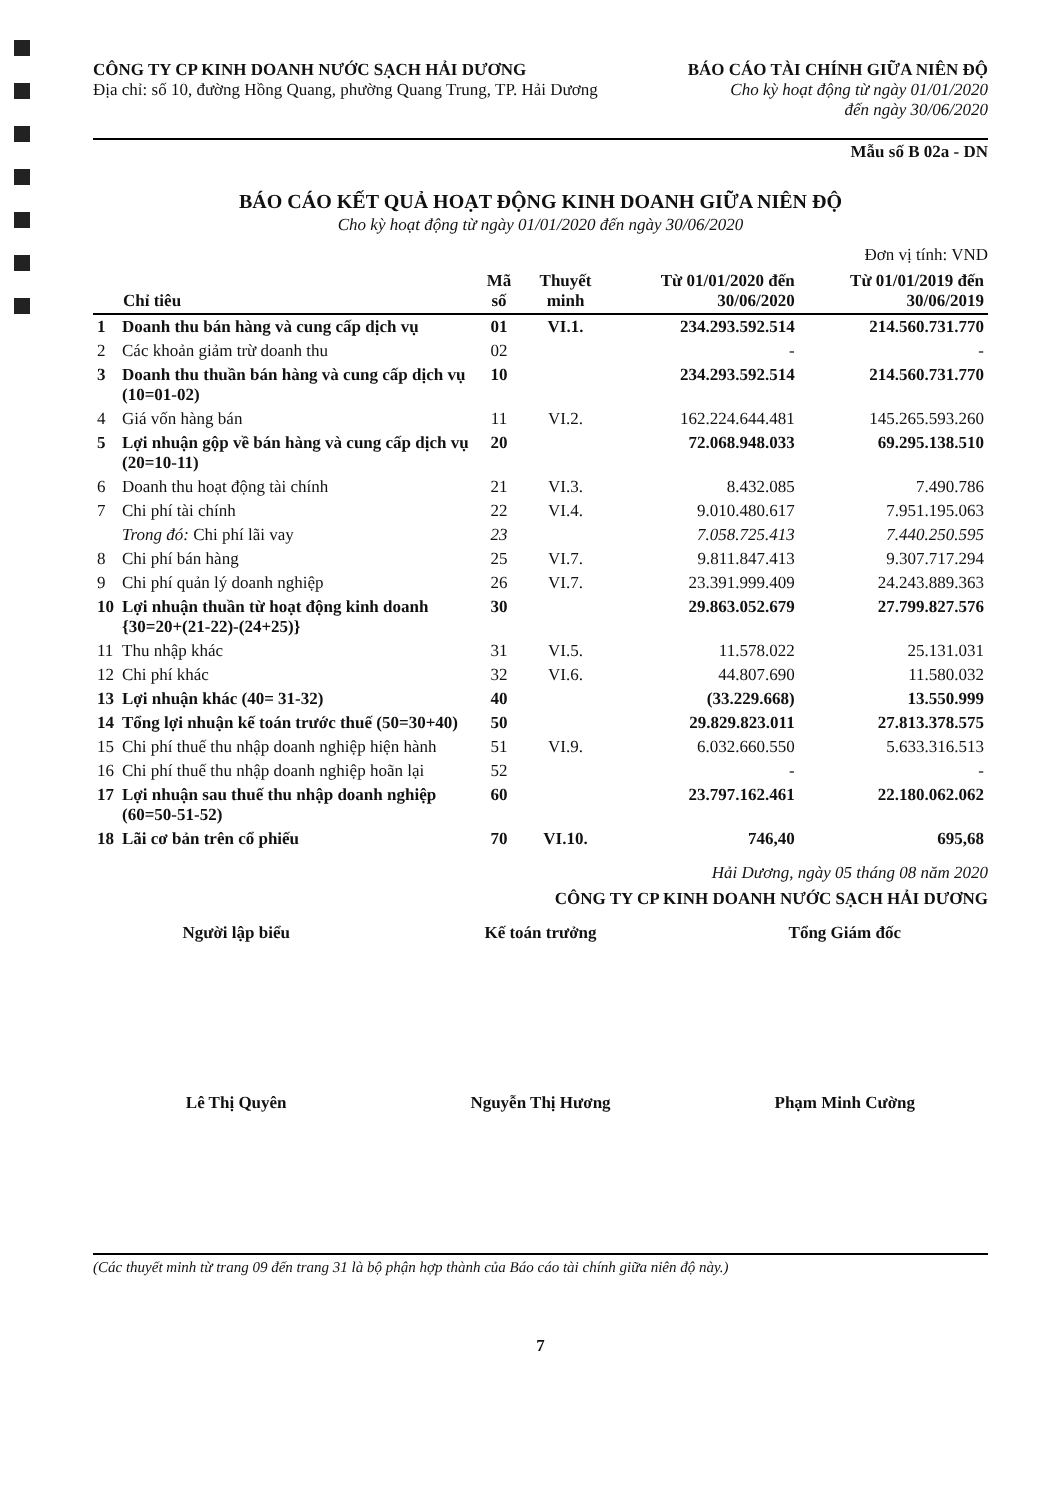CÔNG TY CP KINH DOANH NƯỚC SẠCH HẢI DƯƠNG
Địa chỉ: số 10, đường Hồng Quang, phường Quang Trung, TP. Hải Dương
BÁO CÁO TÀI CHÍNH GIỮA NIÊN ĐỘ
Cho kỳ hoạt động từ ngày 01/01/2020
đến ngày 30/06/2020
Mẫu số B 02a - DN
BÁO CÁO KẾT QUẢ HOẠT ĐỘNG KINH DOANH GIỮA NIÊN ĐỘ
Cho kỳ hoạt động từ ngày 01/01/2020 đến ngày 30/06/2020
Đơn vị tính: VND
| Chỉ tiêu | | Mã số | Thuyết minh | Từ 01/01/2020 đến 30/06/2020 | Từ 01/01/2019 đến 30/06/2019 |
| --- | --- | --- | --- | --- | --- |
| 1 | Doanh thu bán hàng và cung cấp dịch vụ | 01 | VI.1. | 234.293.592.514 | 214.560.731.770 |
| 2 | Các khoản giảm trừ doanh thu | 02 | | - | - |
| 3 | Doanh thu thuần bán hàng và cung cấp dịch vụ (10=01-02) | 10 | | 234.293.592.514 | 214.560.731.770 |
| 4 | Giá vốn hàng bán | 11 | VI.2. | 162.224.644.481 | 145.265.593.260 |
| 5 | Lợi nhuận gộp về bán hàng và cung cấp dịch vụ (20=10-11) | 20 | | 72.068.948.033 | 69.295.138.510 |
| 6 | Doanh thu hoạt động tài chính | 21 | VI.3. | 8.432.085 | 7.490.786 |
| 7 | Chi phí tài chính | 22 | VI.4. | 9.010.480.617 | 7.951.195.063 |
| | Trong đó: Chi phí lãi vay | 23 | | 7.058.725.413 | 7.440.250.595 |
| 8 | Chi phí bán hàng | 25 | VI.7. | 9.811.847.413 | 9.307.717.294 |
| 9 | Chi phí quản lý doanh nghiệp | 26 | VI.7. | 23.391.999.409 | 24.243.889.363 |
| 10 | Lợi nhuận thuần từ hoạt động kinh doanh {30=20+(21-22)-(24+25)} | 30 | | 29.863.052.679 | 27.799.827.576 |
| 11 | Thu nhập khác | 31 | VI.5. | 11.578.022 | 25.131.031 |
| 12 | Chi phí khác | 32 | VI.6. | 44.807.690 | 11.580.032 |
| 13 | Lợi nhuận khác (40= 31-32) | 40 | | (33.229.668) | 13.550.999 |
| 14 | Tổng lợi nhuận kế toán trước thuế (50=30+40) | 50 | | 29.829.823.011 | 27.813.378.575 |
| 15 | Chi phí thuế thu nhập doanh nghiệp hiện hành | 51 | VI.9. | 6.032.660.550 | 5.633.316.513 |
| 16 | Chi phí thuế thu nhập doanh nghiệp hoãn lại | 52 | | - | - |
| 17 | Lợi nhuận sau thuế thu nhập doanh nghiệp (60=50-51-52) | 60 | | 23.797.162.461 | 22.180.062.062 |
| 18 | Lãi cơ bản trên cổ phiếu | 70 | VI.10. | 746,40 | 695,68 |
Hải Dương, ngày 05 tháng 08 năm 2020
CÔNG TY CP KINH DOANH NƯỚC SẠCH HẢI DƯƠNG
Người lập biểu Kế toán trưởng Tổng Giám đốc
Lê Thị Quyên Nguyễn Thị Hương Phạm Minh Cường
(Các thuyết minh từ trang 09 đến trang 31 là bộ phận hợp thành của Báo cáo tài chính giữa niên độ này.)
7